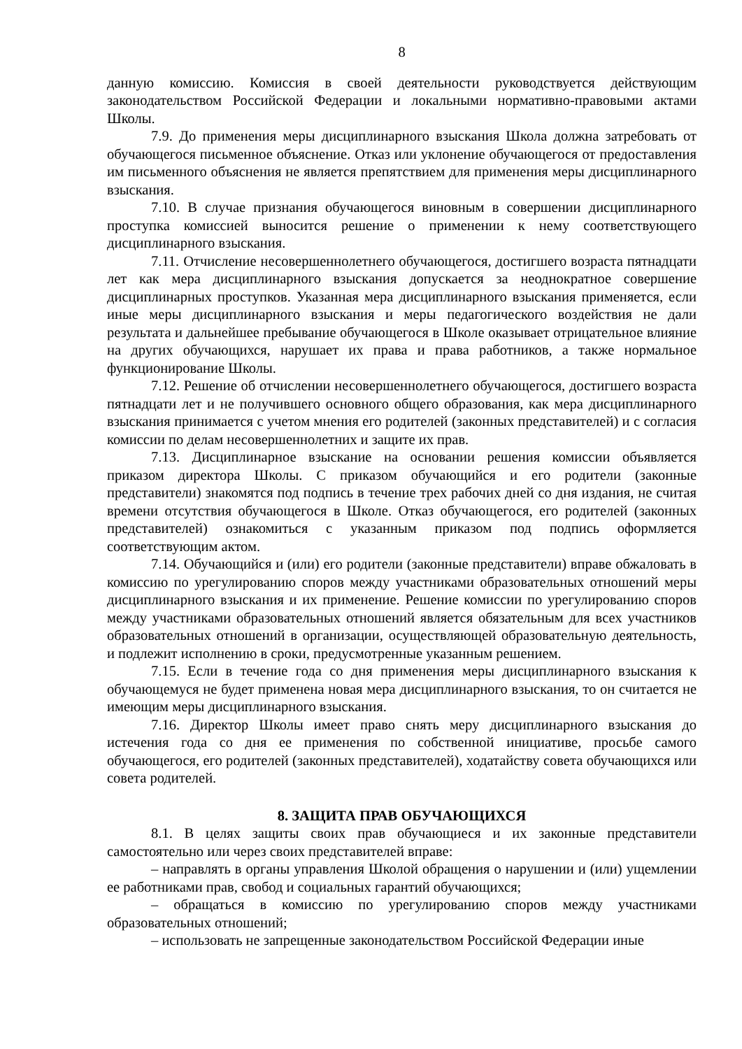8
данную комиссию. Комиссия в своей деятельности руководствуется действующим законодательством Российской Федерации и локальными нормативно-правовыми актами Школы.
7.9. До применения меры дисциплинарного взыскания Школа должна затребовать от обучающегося письменное объяснение. Отказ или уклонение обучающегося от предоставления им письменного объяснения не является препятствием для применения меры дисциплинарного взыскания.
7.10. В случае признания обучающегося виновным в совершении дисциплинарного проступка комиссией выносится решение о применении к нему соответствующего дисциплинарного взыскания.
7.11. Отчисление несовершеннолетнего обучающегося, достигшего возраста пятнадцати лет как мера дисциплинарного взыскания допускается за неоднократное совершение дисциплинарных проступков. Указанная мера дисциплинарного взыскания применяется, если иные меры дисциплинарного взыскания и меры педагогического воздействия не дали результата и дальнейшее пребывание обучающегося в Школе оказывает отрицательное влияние на других обучающихся, нарушает их права и права работников, а также нормальное функционирование Школы.
7.12. Решение об отчислении несовершеннолетнего обучающегося, достигшего возраста пятнадцати лет и не получившего основного общего образования, как мера дисциплинарного взыскания принимается с учетом мнения его родителей (законных представителей) и с согласия комиссии по делам несовершеннолетних и защите их прав.
7.13. Дисциплинарное взыскание на основании решения комиссии объявляется приказом директора Школы. С приказом обучающийся и его родители (законные представители) знакомятся под подпись в течение трех рабочих дней со дня издания, не считая времени отсутствия обучающегося в Школе. Отказ обучающегося, его родителей (законных представителей) ознакомиться с указанным приказом под подпись оформляется соответствующим актом.
7.14. Обучающийся и (или) его родители (законные представители) вправе обжаловать в комиссию по урегулированию споров между участниками образовательных отношений меры дисциплинарного взыскания и их применение. Решение комиссии по урегулированию споров между участниками образовательных отношений является обязательным для всех участников образовательных отношений в организации, осуществляющей образовательную деятельность, и подлежит исполнению в сроки, предусмотренные указанным решением.
7.15. Если в течение года со дня применения меры дисциплинарного взыскания к обучающемуся не будет применена новая мера дисциплинарного взыскания, то он считается не имеющим меры дисциплинарного взыскания.
7.16. Директор Школы имеет право снять меру дисциплинарного взыскания до истечения года со дня ее применения по собственной инициативе, просьбе самого обучающегося, его родителей (законных представителей), ходатайству совета обучающихся или совета родителей.
8. ЗАЩИТА ПРАВ ОБУЧАЮЩИХСЯ
8.1. В целях защиты своих прав обучающиеся и их законные представители самостоятельно или через своих представителей вправе:
– направлять в органы управления Школой обращения о нарушении и (или) ущемлении ее работниками прав, свобод и социальных гарантий обучающихся;
– обращаться в комиссию по урегулированию споров между участниками образовательных отношений;
– использовать не запрещенные законодательством Российской Федерации иные